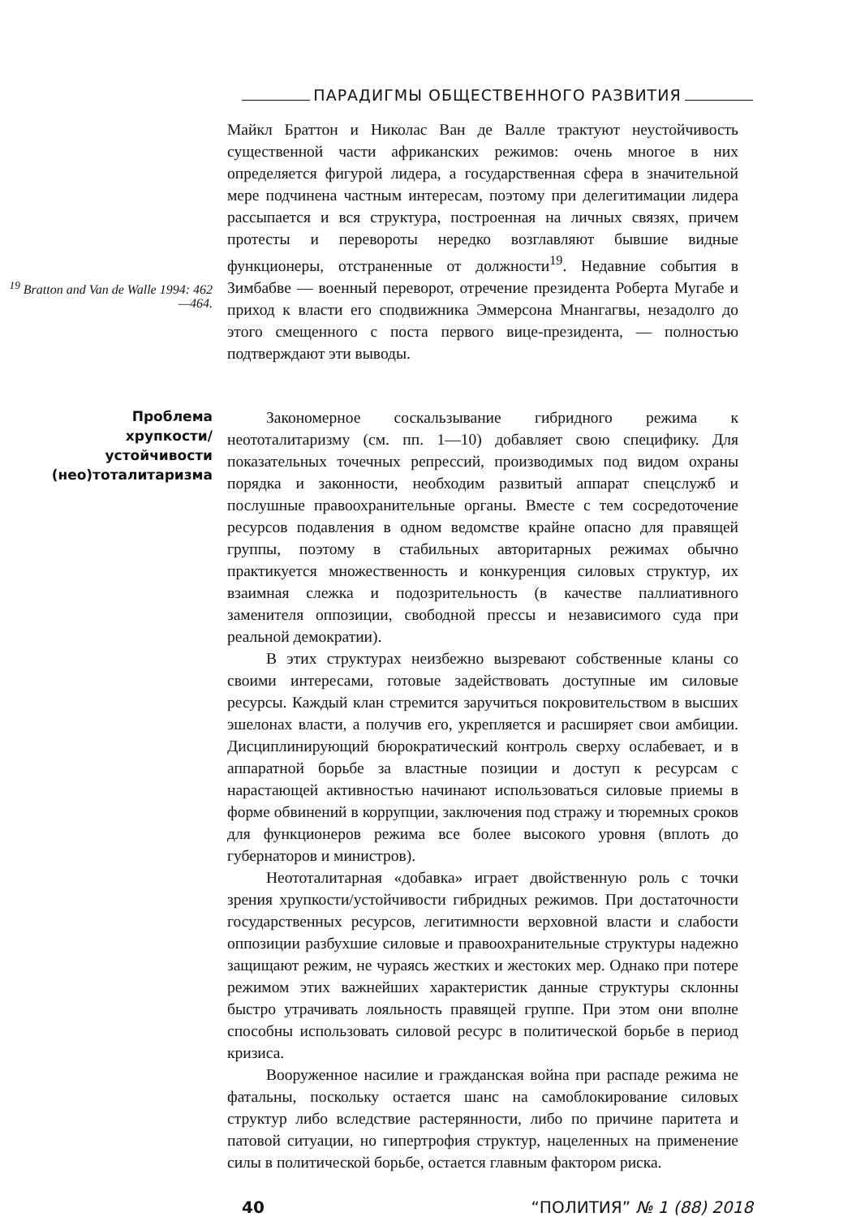ПАРАДИГМЫ ОБЩЕСТВЕННОГО РАЗВИТИЯ
<sup>19</sup> Bratton and Van de Walle 1994: 462—464.
Майкл Браттон и Николас Ван де Валле трактуют неустойчивость существенной части африканских режимов: очень многое в них определяется фигурой лидера, а государственная сфера в значительной мере подчинена частным интересам, поэтому при делегитимации лидера рассыпается и вся структура, построенная на личных связях, причем протесты и перевороты нередко возглавляют бывшие видные функционеры, отстраненные от должности<sup>19</sup>. Недавние события в Зимбабве — военный переворот, отречение президента Роберта Мугабе и приход к власти его сподвижника Эммерсона Мнангагвы, незадолго до этого смещенного с поста первого вице-президента, — полностью подтверждают эти выводы.
Проблема
хрупкости/
устойчивости
(нео)тоталитаризма
Закономерное соскальзывание гибридного режима к неототалитаризму (см. пп. 1—10) добавляет свою специфику. Для показательных точечных репрессий, производимых под видом охраны порядка и законности, необходим развитый аппарат спецслужб и послушные правоохранительные органы. Вместе с тем сосредоточение ресурсов подавления в одном ведомстве крайне опасно для правящей группы, поэтому в стабильных авторитарных режимах обычно практикуется множественность и конкуренция силовых структур, их взаимная слежка и подозрительность (в качестве паллиативного заменителя оппозиции, свободной прессы и независимого суда при реальной демократии).
В этих структурах неизбежно вызревают собственные кланы со своими интересами, готовые задействовать доступные им силовые ресурсы. Каждый клан стремится заручиться покровительством в высших эшелонах власти, а получив его, укрепляется и расширяет свои амбиции. Дисциплинирующий бюрократический контроль сверху ослабевает, и в аппаратной борьбе за властные позиции и доступ к ресурсам с нарастающей активностью начинают использоваться силовые приемы в форме обвинений в коррупции, заключения под стражу и тюремных сроков для функционеров режима все более высокого уровня (вплоть до губернаторов и министров).
Неототалитарная «добавка» играет двойственную роль с точки зрения хрупкости/устойчивости гибридных режимов. При достаточности государственных ресурсов, легитимности верховной власти и слабости оппозиции разбухшие силовые и правоохранительные структуры надежно защищают режим, не чураясь жестких и жестоких мер. Однако при потере режимом этих важнейших характеристик данные структуры склонны быстро утрачивать лояльность правящей группе. При этом они вполне способны использовать силовой ресурс в политической борьбе в период кризиса.
Вооруженное насилие и гражданская война при распаде режима не фатальны, поскольку остается шанс на самоблокирование силовых структур либо вследствие растерянности, либо по причине паритета и патовой ситуации, но гипертрофия структур, нацеленных на применение силы в политической борьбе, остается главным фактором риска.
40 “ПОЛИТИЯ” № 1 (88) 2018